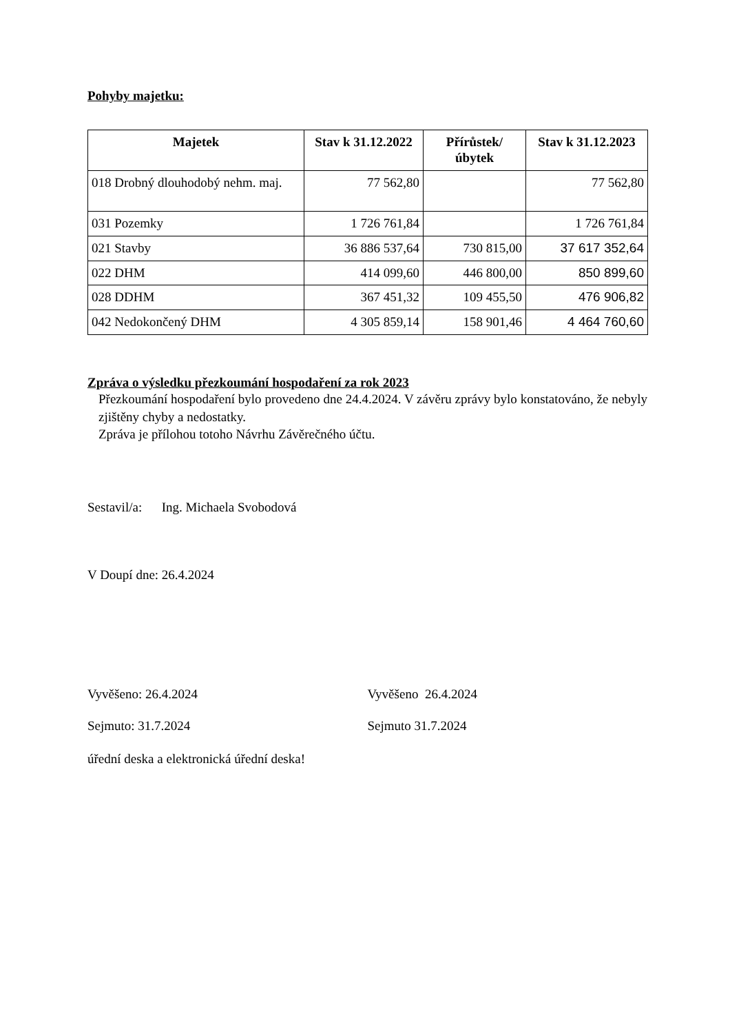Pohyby majetku:
| Majetek | Stav k 31.12.2022 | Přírůstek/ úbytek | Stav k 31.12.2023 |
| --- | --- | --- | --- |
| 018 Drobný dlouhodobý nehm. maj. | 77 562,80 | | 77 562,80 |
| 031 Pozemky | 1 726 761,84 | | 1 726 761,84 |
| 021 Stavby | 36 886 537,64 | 730 815,00 | 37 617 352,64 |
| 022 DHM | 414 099,60 | 446 800,00 | 850 899,60 |
| 028 DDHM | 367 451,32 | 109 455,50 | 476 906,82 |
| 042 Nedokončený DHM | 4 305 859,14 | 158 901,46 | 4 464 760,60 |
Zpráva o výsledku přezkoumání hospodaření za rok 2023
Přezkoumání hospodaření bylo provedeno dne 24.4.2024. V závěru zprávy bylo konstatováno, že nebyly zjištěny chyby a nedostatky.
Zpráva je přílohou totoho Návrhu Závěrečného účtu.
Sestavil/a: Ing. Michaela Svobodová
V Doupí dne: 26.4.2024
Vyvěšeno: 26.4.2024 Vyvěšeno 26.4.2024
Sejmuto: 31.7.2024 Sejmuto 31.7.2024
úřední deska a elektronická úřední deska!